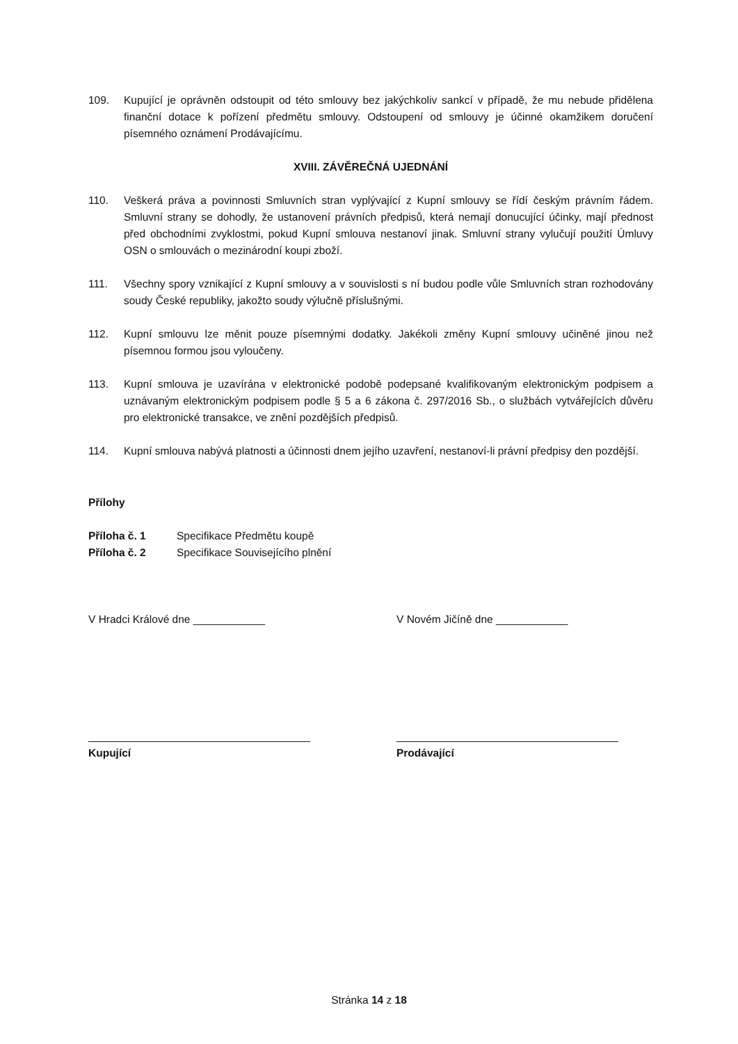109. Kupující je oprávněn odstoupit od této smlouvy bez jakýchkoliv sankcí v případě, že mu nebude přidělena finanční dotace k pořízení předmětu smlouvy. Odstoupení od smlouvy je účinné okamžikem doručení písemného oznámení Prodávajícímu.
XVIII. ZÁVĚREČNÁ UJEDNÁNÍ
110. Veškerá práva a povinnosti Smluvních stran vyplývající z Kupní smlouvy se řídí českým právním řádem. Smluvní strany se dohodly, že ustanovení právních předpisů, která nemají donucující účinky, mají přednost před obchodními zvyklostmi, pokud Kupní smlouva nestanoví jinak. Smluvní strany vylučují použití Úmluvy OSN o smlouvách o mezinárodní koupi zboží.
111. Všechny spory vznikající z Kupní smlouvy a v souvislosti s ní budou podle vůle Smluvních stran rozhodovány soudy České republiky, jakožto soudy výlučně příslušnými.
112. Kupní smlouvu lze měnit pouze písemnými dodatky. Jakékoli změny Kupní smlouvy učiněné jinou než písemnou formou jsou vyloučeny.
113. Kupní smlouva je uzavírána v elektronické podobě podepsané kvalifikovaným elektronickým podpisem a uznávaným elektronickým podpisem podle § 5 a 6 zákona č. 297/2016 Sb., o službách vytvářejících důvěru pro elektronické transakce, ve znění pozdějších předpisů.
114. Kupní smlouva nabývá platnosti a účinnosti dnem jejího uzavření, nestanoví-li právní předpisy den pozdější.
Přílohy
Příloha č. 1 Specifikace Předmětu koupě
Příloha č. 2 Specifikace Souvisejícího plnění
V Hradci Králové dne ____________ V Novém Jičíně dne ____________
_____________________________________
Kupující
_____________________________________
Prodávající
Stránka 14 z 18